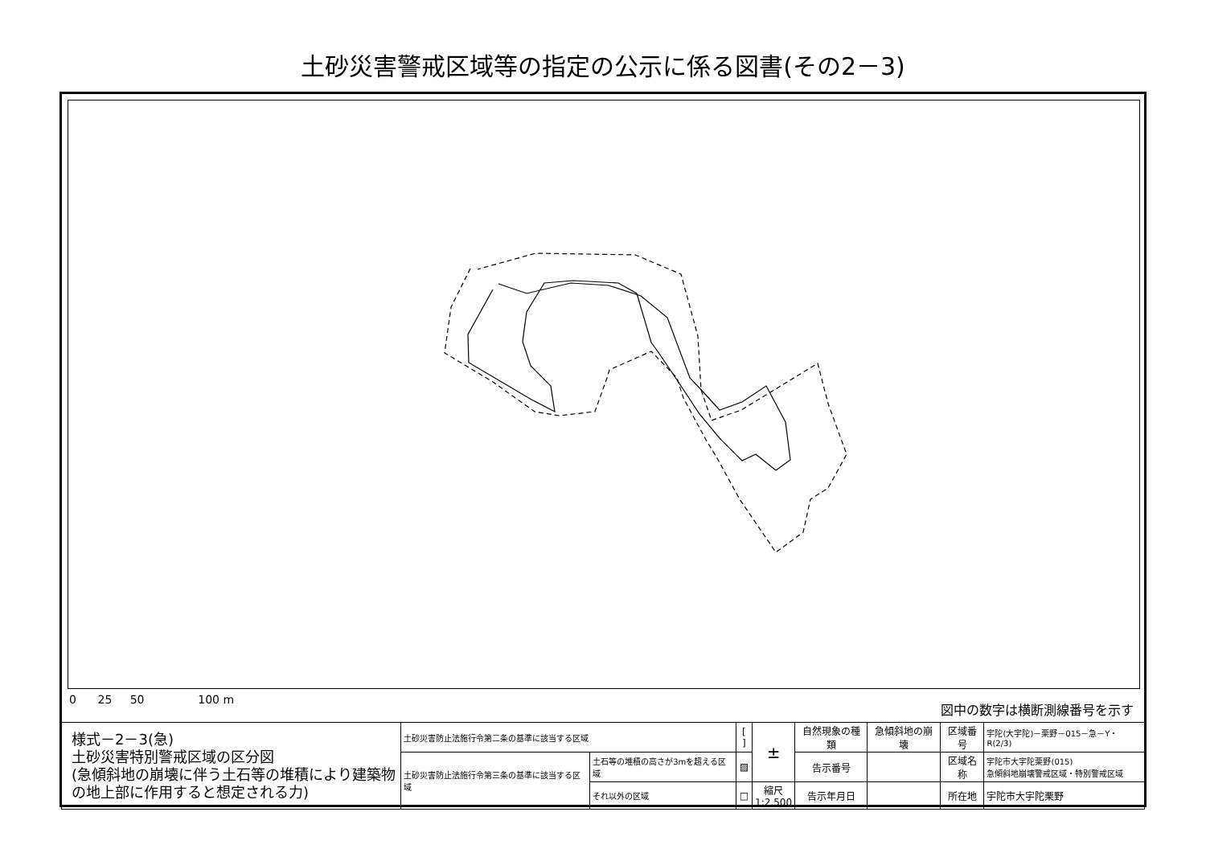土砂災害警戒区域等の指定の公示に係る図書(その2－3)
0 25 50 100 m 図中の数字は横断測線番号を示す
| 様式－2－3(急) 土砂災害特別警戒区域の区分図 (急傾斜地の崩壊に伴う土石等の堆積により建築物の地上部に作用すると想定される力) | 土砂災害防止法施行令第二条の基準に該当する区域 | | [ ] | ± | 自然現象の種類 | 急傾斜地の崩壊 | 区域番号 | 宇陀(大宇陀)－栗野－015－急－Y・R(2/3) |
| | 土砂災害防止法施行令第三条の基準に該当する区域 | 土石等の堆積の高さが3mを超える区域 | ▨ | | 告示番号 | | 区域名称 | 宇陀市大宇陀栗野(015) 急傾斜地崩壊警戒区域・特別警戒区域 |
| | | それ以外の区域 | □ | 縮尺 1:2,500 | 告示年月日 | | 所在地 | 宇陀市大宇陀栗野 |